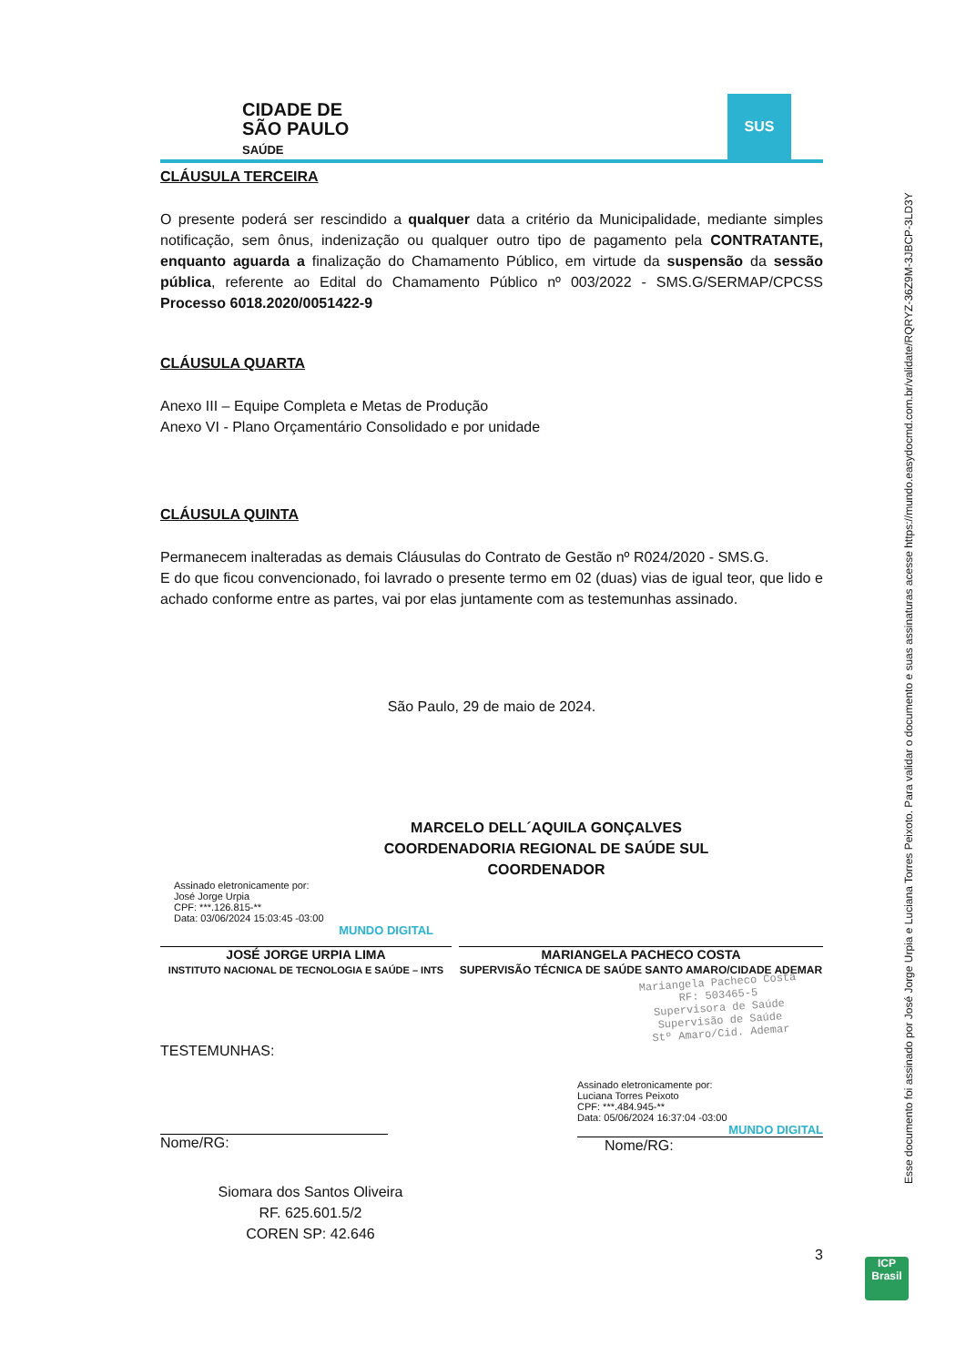CIDADE DE
SÃO PAULO
SAÚDE
SUS
CLÁUSULA TERCEIRA
O presente poderá ser rescindido a qualquer data a critério da Municipalidade, mediante simples notificação, sem ônus, indenização ou qualquer outro tipo de pagamento pela CONTRATANTE, enquanto aguarda a finalização do Chamamento Público, em virtude da suspensão da sessão pública, referente ao Edital do Chamamento Público nº 003/2022 - SMS.G/SERMAP/CPCSS Processo 6018.2020/0051422-9
CLÁUSULA QUARTA
Anexo III – Equipe Completa e Metas de Produção
Anexo VI - Plano Orçamentário Consolidado e por unidade
CLÁUSULA QUINTA
Permanecem inalteradas as demais Cláusulas do Contrato de Gestão nº R024/2020 - SMS.G.
E do que ficou convencionado, foi lavrado o presente termo em 02 (duas) vias de igual teor, que lido e achado conforme entre as partes, vai por elas juntamente com as testemunhas assinado.
São Paulo, 29 de maio de 2024.
MARCELO DELL´AQUILA GONÇALVES
COORDENADORIA REGIONAL DE SAÚDE SUL
COORDENADOR
Assinado eletronicamente por:
José Jorge Urpia
CPF: ***.126.815-**
Data: 03/06/2024 15:03:45 -03:00
MUNDO DIGITAL
JOSÉ JORGE URPIA LIMA
INSTITUTO NACIONAL DE TECNOLOGIA E SAÚDE – INTS
MARIANGELA PACHECO COSTA
SUPERVISÃO TÉCNICA DE SAÚDE SANTO AMARO/CIDADE ADEMAR
Mariangela Pacheco Costa
RF: 503465-5
Supervisora de Saúde
Supervisão de Saúde
Stº Amaro/Cid. Ademar
TESTEMUNHAS:
Nome/RG:
Assinado eletronicamente por:
Luciana Torres Peixoto
CPF: ***.484.945-**
Data: 05/06/2024 16:37:04 -03:00
MUNDO DIGITAL
Nome/RG:
Siomara dos Santos Oliveira
RF. 625.601.5/2
COREN SP: 42.646
3
Esse documento foi assinado por José Jorge Urpia e Luciana Torres Peixoto. Para validar o documento e suas assinaturas acesse https://mundo.easydocmd.com.br/validate/RQRYZ-36Z9M-3JBCP-3LD3Y
ICP
Brasil